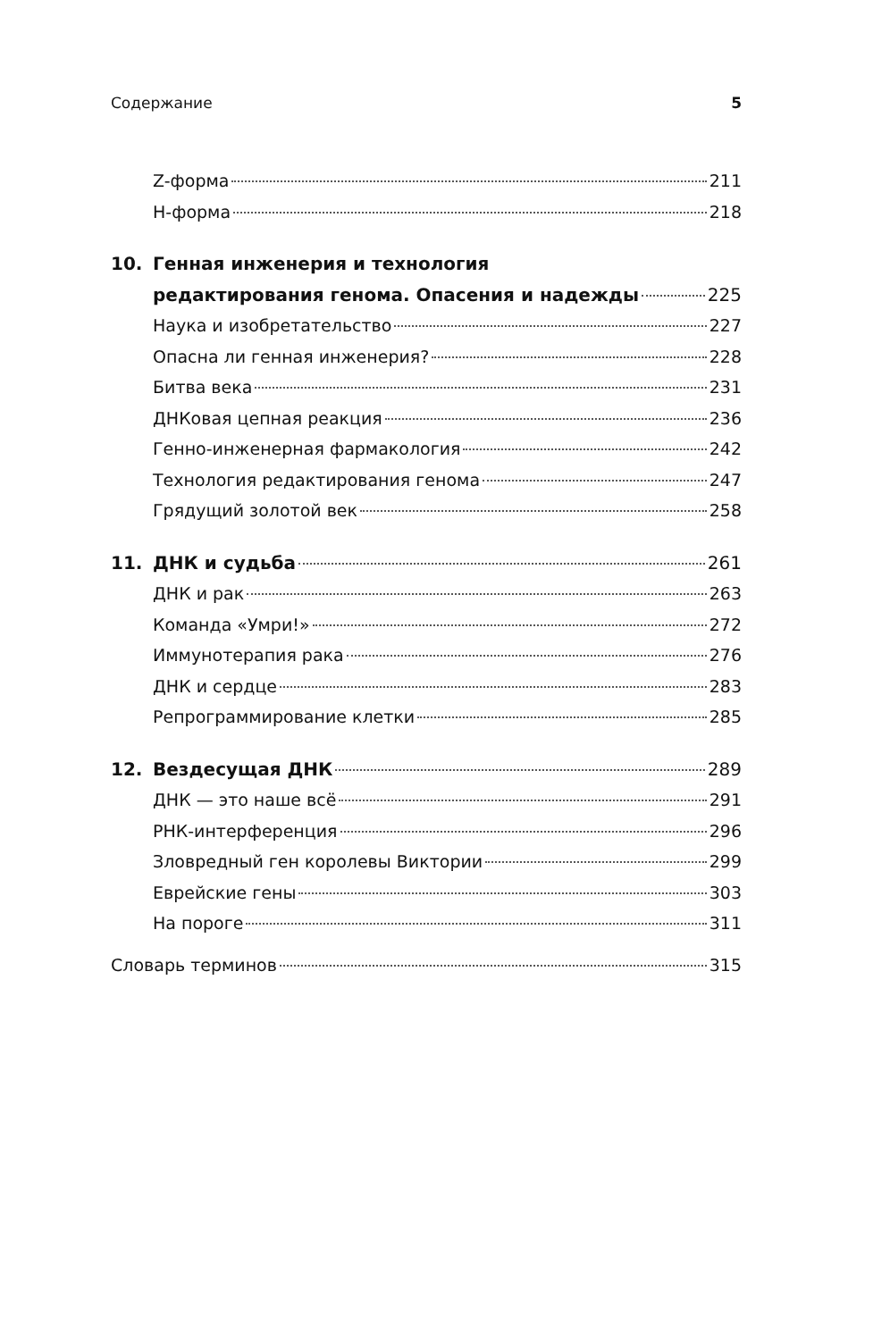Содержание 5
Z-форма 211
H-форма 218
10. Генная инженерия и технология
редактирования генома. Опасения и надежды 225
Наука и изобретательство 227
Опасна ли генная инженерия? 228
Битва века 231
ДНКовая цепная реакция 236
Генно-инженерная фармакология 242
Технология редактирования генома 247
Грядущий золотой век 258
11. ДНК и судьба 261
ДНК и рак 263
Команда «Умри!» 272
Иммунотерапия рака 276
ДНК и сердце 283
Репрограммирование клетки 285
12. Вездесущая ДНК 289
ДНК — это наше всё 291
РНК-интерференция 296
Зловредный ген королевы Виктории 299
Еврейские гены 303
На пороге 311
Словарь терминов 315